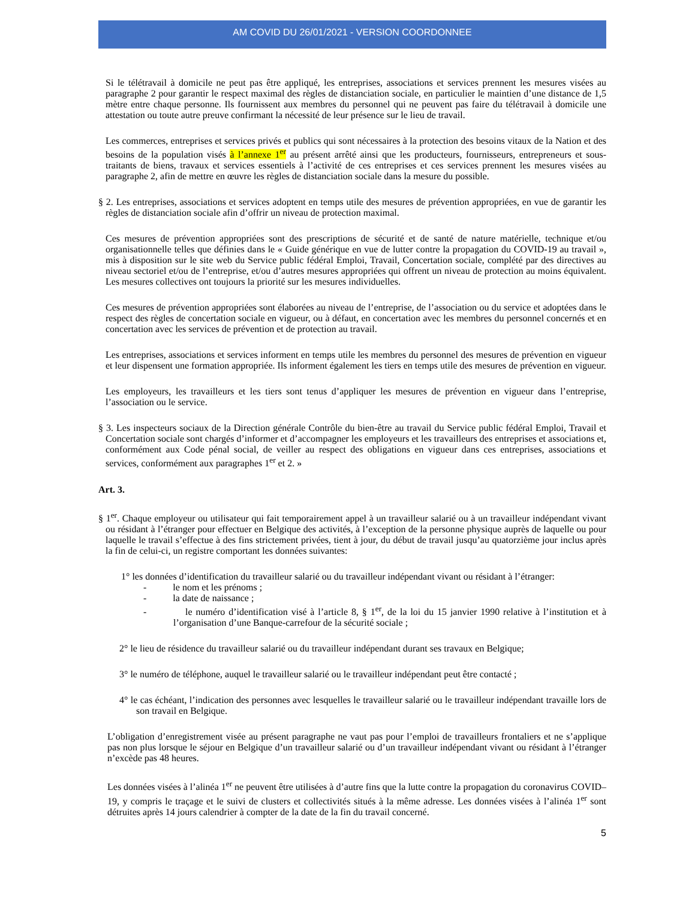AM COVID DU 26/01/2021 - VERSION COORDONNEE
Si le télétravail à domicile ne peut pas être appliqué, les entreprises, associations et services prennent les mesures visées au paragraphe 2 pour garantir le respect maximal des règles de distanciation sociale, en particulier le maintien d’une distance de 1,5 mètre entre chaque personne. Ils fournissent aux membres du personnel qui ne peuvent pas faire du télétravail à domicile une attestation ou toute autre preuve confirmant la nécessité de leur présence sur le lieu de travail.
Les commerces, entreprises et services privés et publics qui sont nécessaires à la protection des besoins vitaux de la Nation et des besoins de la population visés à l’annexe 1<sup>er</sup> au présent arrêté ainsi que les producteurs, fournisseurs, entrepreneurs et sous-traitants de biens, travaux et services essentiels à l’activité de ces entreprises et ces services prennent les mesures visées au paragraphe 2, afin de mettre en œuvre les règles de distanciation sociale dans la mesure du possible.
§ 2. Les entreprises, associations et services adoptent en temps utile des mesures de prévention appropriées, en vue de garantir les règles de distanciation sociale afin d’offrir un niveau de protection maximal.
Ces mesures de prévention appropriées sont des prescriptions de sécurité et de santé de nature matérielle, technique et/ou organisationnelle telles que définies dans le « Guide générique en vue de lutter contre la propagation du COVID-19 au travail », mis à disposition sur le site web du Service public fédéral Emploi, Travail, Concertation sociale, complété par des directives au niveau sectoriel et/ou de l’entreprise, et/ou d’autres mesures appropriées qui offrent un niveau de protection au moins équivalent. Les mesures collectives ont toujours la priorité sur les mesures individuelles.
Ces mesures de prévention appropriées sont élaborées au niveau de l’entreprise, de l’association ou du service et adoptées dans le respect des règles de concertation sociale en vigueur, ou à défaut, en concertation avec les membres du personnel concernés et en concertation avec les services de prévention et de protection au travail.
Les entreprises, associations et services informent en temps utile les membres du personnel des mesures de prévention en vigueur et leur dispensent une formation appropriée. Ils informent également les tiers en temps utile des mesures de prévention en vigueur.
Les employeurs, les travailleurs et les tiers sont tenus d’appliquer les mesures de prévention en vigueur dans l’entreprise, l’association ou le service.
§ 3. Les inspecteurs sociaux de la Direction générale Contrôle du bien-être au travail du Service public fédéral Emploi, Travail et Concertation sociale sont chargés d’informer et d’accompagner les employeurs et les travailleurs des entreprises et associations et, conformément aux Code pénal social, de veiller au respect des obligations en vigueur dans ces entreprises, associations et services, conformément aux paragraphes 1<sup>er</sup> et 2. »
Art. 3.
§ 1<sup>er</sup>. Chaque employeur ou utilisateur qui fait temporairement appel à un travailleur salarié ou à un travailleur indépendant vivant ou résidant à l’étranger pour effectuer en Belgique des activités, à l’exception de la personne physique auprès de laquelle ou pour laquelle le travail s’effectue à des fins strictement privées, tient à jour, du début de travail jusqu’au quatorzième jour inclus après la fin de celui-ci, un registre comportant les données suivantes:
1° les données d’identification du travailleur salarié ou du travailleur indépendant vivant ou résidant à l’étranger:
- le nom et les prénoms ;
- la date de naissance ;
- le numéro d’identification visé à l’article 8, § 1<sup>er</sup>, de la loi du 15 janvier 1990 relative à l’institution et à l’organisation d’une Banque-carrefour de la sécurité sociale ;
2° le lieu de résidence du travailleur salarié ou du travailleur indépendant durant ses travaux en Belgique;
3° le numéro de téléphone, auquel le travailleur salarié ou le travailleur indépendant peut être contacté ;
4° le cas échéant, l’indication des personnes avec lesquelles le travailleur salarié ou le travailleur indépendant travaille lors de son travail en Belgique.
L’obligation d’enregistrement visée au présent paragraphe ne vaut pas pour l’emploi de travailleurs frontaliers et ne s’applique pas non plus lorsque le séjour en Belgique d’un travailleur salarié ou d’un travailleur indépendant vivant ou résidant à l’étranger n’excède pas 48 heures.
Les données visées à l’alinéa 1<sup>er</sup> ne peuvent être utilisées à d’autre fins que la lutte contre la propagation du coronavirus COVID–19, y compris le traçage et le suivi de clusters et collectivités situés à la même adresse. Les données visées à l’alinéa 1<sup>er</sup> sont détruites après 14 jours calendrier à compter de la date de la fin du travail concerné.
5